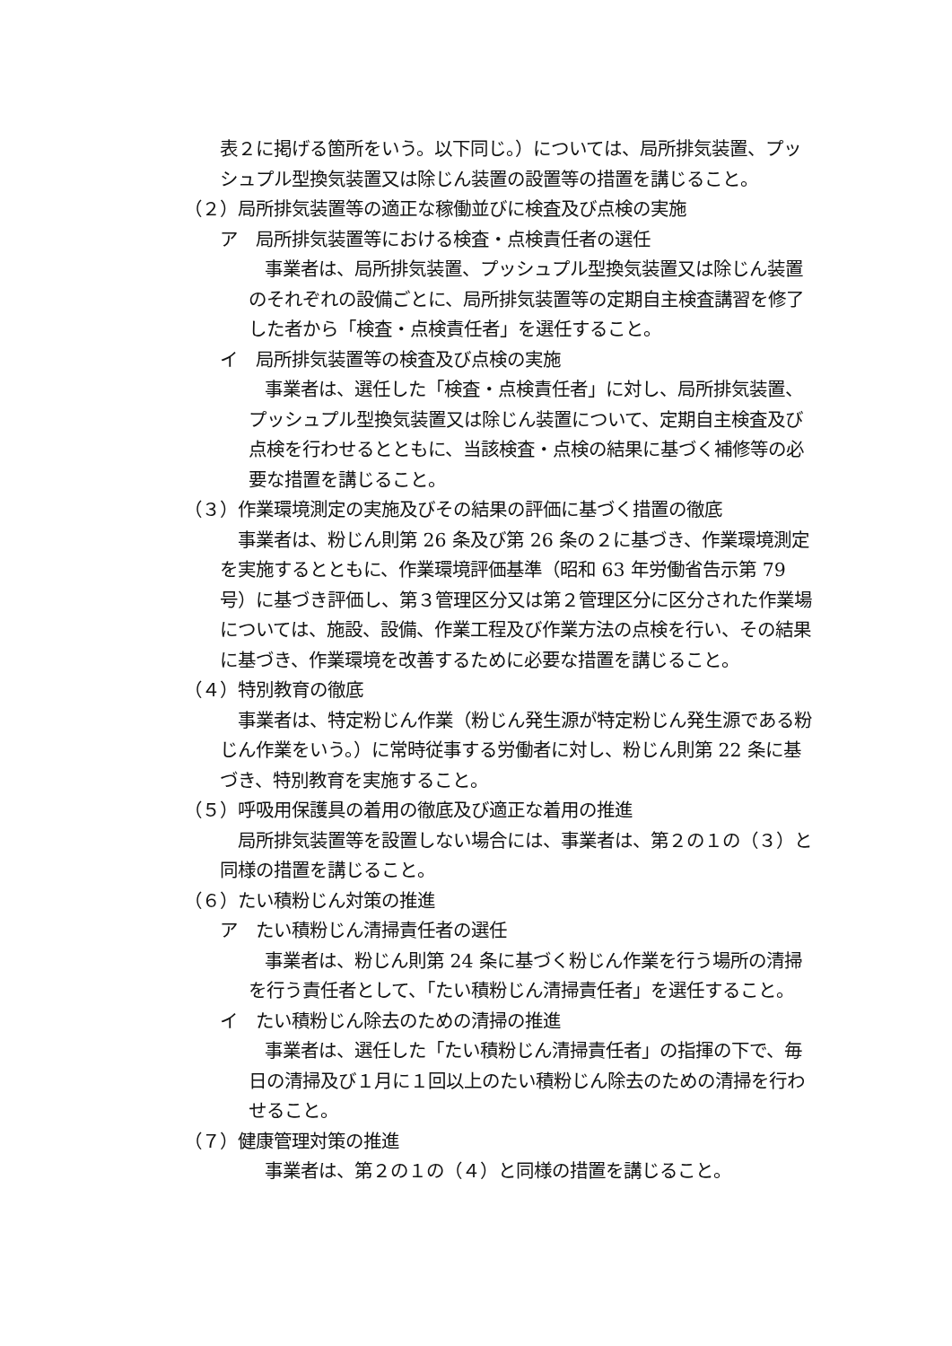表２に掲げる箇所をいう。以下同じ。）については、局所排気装置、プッシュプル型換気装置又は除じん装置の設置等の措置を講じること。
（２）局所排気装置等の適正な稼働並びに検査及び点検の実施
ア　局所排気装置等における検査・点検責任者の選任
事業者は、局所排気装置、プッシュプル型換気装置又は除じん装置のそれぞれの設備ごとに、局所排気装置等の定期自主検査講習を修了した者から「検査・点検責任者」を選任すること。
イ　局所排気装置等の検査及び点検の実施
事業者は、選任した「検査・点検責任者」に対し、局所排気装置、プッシュプル型換気装置又は除じん装置について、定期自主検査及び点検を行わせるとともに、当該検査・点検の結果に基づく補修等の必要な措置を講じること。
（３）作業環境測定の実施及びその結果の評価に基づく措置の徹底
事業者は、粉じん則第 26 条及び第 26 条の２に基づき、作業環境測定を実施するとともに、作業環境評価基準（昭和 63 年労働省告示第 79 号）に基づき評価し、第３管理区分又は第２管理区分に区分された作業場については、施設、設備、作業工程及び作業方法の点検を行い、その結果に基づき、作業環境を改善するために必要な措置を講じること。
（４）特別教育の徹底
事業者は、特定粉じん作業（粉じん発生源が特定粉じん発生源である粉じん作業をいう。）に常時従事する労働者に対し、粉じん則第 22 条に基づき、特別教育を実施すること。
（５）呼吸用保護具の着用の徹底及び適正な着用の推進
局所排気装置等を設置しない場合には、事業者は、第２の１の（３）と同様の措置を講じること。
（６）たい積粉じん対策の推進
ア　たい積粉じん清掃責任者の選任
事業者は、粉じん則第 24 条に基づく粉じん作業を行う場所の清掃を行う責任者として、「たい積粉じん清掃責任者」を選任すること。
イ　たい積粉じん除去のための清掃の推進
事業者は、選任した「たい積粉じん清掃責任者」の指揮の下で、毎日の清掃及び１月に１回以上のたい積粉じん除去のための清掃を行わせること。
（７）健康管理対策の推進
事業者は、第２の１の（４）と同様の措置を講じること。